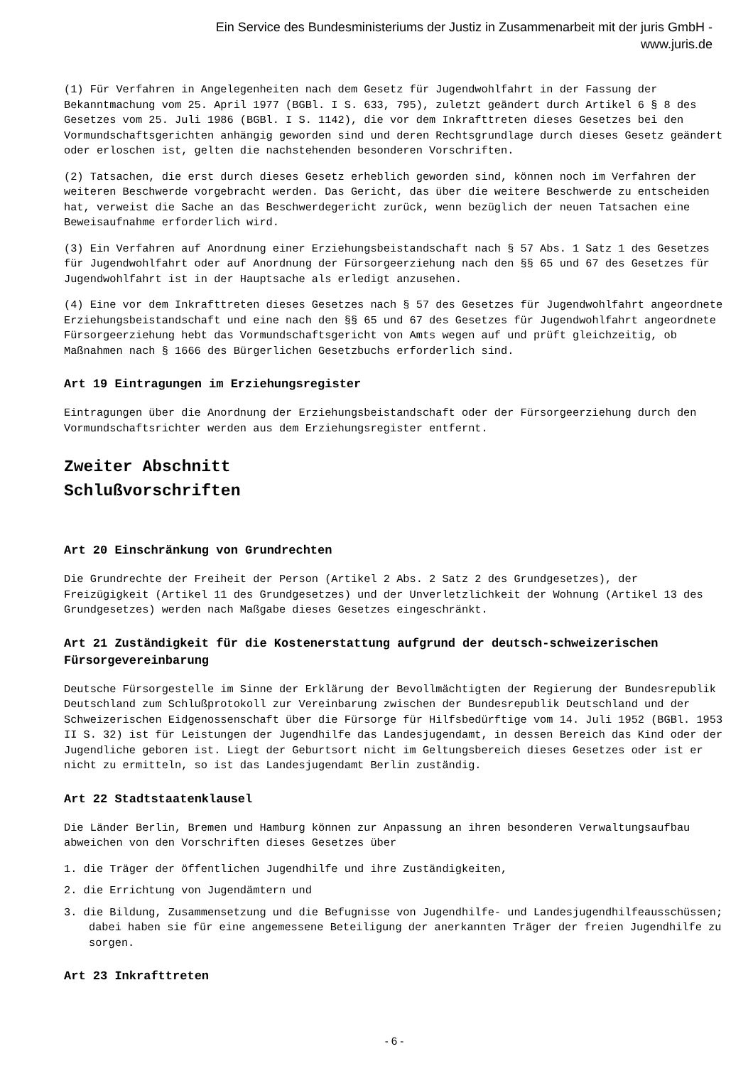Ein Service des Bundesministeriums der Justiz in Zusammenarbeit mit der juris GmbH -
www.juris.de
(1) Für Verfahren in Angelegenheiten nach dem Gesetz für Jugendwohlfahrt in der Fassung der Bekanntmachung vom 25. April 1977 (BGBl. I S. 633, 795), zuletzt geändert durch Artikel 6 § 8 des Gesetzes vom 25. Juli 1986 (BGBl. I S. 1142), die vor dem Inkrafttreten dieses Gesetzes bei den Vormundschaftsgerichten anhängig geworden sind und deren Rechtsgrundlage durch dieses Gesetz geändert oder erloschen ist, gelten die nachstehenden besonderen Vorschriften.
(2) Tatsachen, die erst durch dieses Gesetz erheblich geworden sind, können noch im Verfahren der weiteren Beschwerde vorgebracht werden. Das Gericht, das über die weitere Beschwerde zu entscheiden hat, verweist die Sache an das Beschwerdegericht zurück, wenn bezüglich der neuen Tatsachen eine Beweisaufnahme erforderlich wird.
(3) Ein Verfahren auf Anordnung einer Erziehungsbeistandschaft nach § 57 Abs. 1 Satz 1 des Gesetzes für Jugendwohlfahrt oder auf Anordnung der Fürsorgeerziehung nach den §§ 65 und 67 des Gesetzes für Jugendwohlfahrt ist in der Hauptsache als erledigt anzusehen.
(4) Eine vor dem Inkrafttreten dieses Gesetzes nach § 57 des Gesetzes für Jugendwohlfahrt angeordnete Erziehungsbeistandschaft und eine nach den §§ 65 und 67 des Gesetzes für Jugendwohlfahrt angeordnete Fürsorgeerziehung hebt das Vormundschaftsgericht von Amts wegen auf und prüft gleichzeitig, ob Maßnahmen nach § 1666 des Bürgerlichen Gesetzbuchs erforderlich sind.
Art 19 Eintragungen im Erziehungsregister
Eintragungen über die Anordnung der Erziehungsbeistandschaft oder der Fürsorgeerziehung durch den Vormundschaftsrichter werden aus dem Erziehungsregister entfernt.
Zweiter Abschnitt
Schlußvorschriften
Art 20 Einschränkung von Grundrechten
Die Grundrechte der Freiheit der Person (Artikel 2 Abs. 2 Satz 2 des Grundgesetzes), der Freizügigkeit (Artikel 11 des Grundgesetzes) und der Unverletzlichkeit der Wohnung (Artikel 13 des Grundgesetzes) werden nach Maßgabe dieses Gesetzes eingeschränkt.
Art 21 Zuständigkeit für die Kostenerstattung aufgrund der deutsch-schweizerischen Fürsorgevereinbarung
Deutsche Fürsorgestelle im Sinne der Erklärung der Bevollmächtigten der Regierung der Bundesrepublik Deutschland zum Schlußprotokoll zur Vereinbarung zwischen der Bundesrepublik Deutschland und der Schweizerischen Eidgenossenschaft über die Fürsorge für Hilfsbedürftige vom 14. Juli 1952 (BGBl. 1953 II S. 32) ist für Leistungen der Jugendhilfe das Landesjugendamt, in dessen Bereich das Kind oder der Jugendliche geboren ist. Liegt der Geburtsort nicht im Geltungsbereich dieses Gesetzes oder ist er nicht zu ermitteln, so ist das Landesjugendamt Berlin zuständig.
Art 22 Stadtstaatenklausel
Die Länder Berlin, Bremen und Hamburg können zur Anpassung an ihren besonderen Verwaltungsaufbau abweichen von den Vorschriften dieses Gesetzes über
1. die Träger der öffentlichen Jugendhilfe und ihre Zuständigkeiten,
2. die Errichtung von Jugendämtern und
3. die Bildung, Zusammensetzung und die Befugnisse von Jugendhilfe- und Landesjugendhilfeausschüssen; dabei haben sie für eine angemessene Beteiligung der anerkannten Träger der freien Jugendhilfe zu sorgen.
Art 23 Inkrafttreten
- 6 -